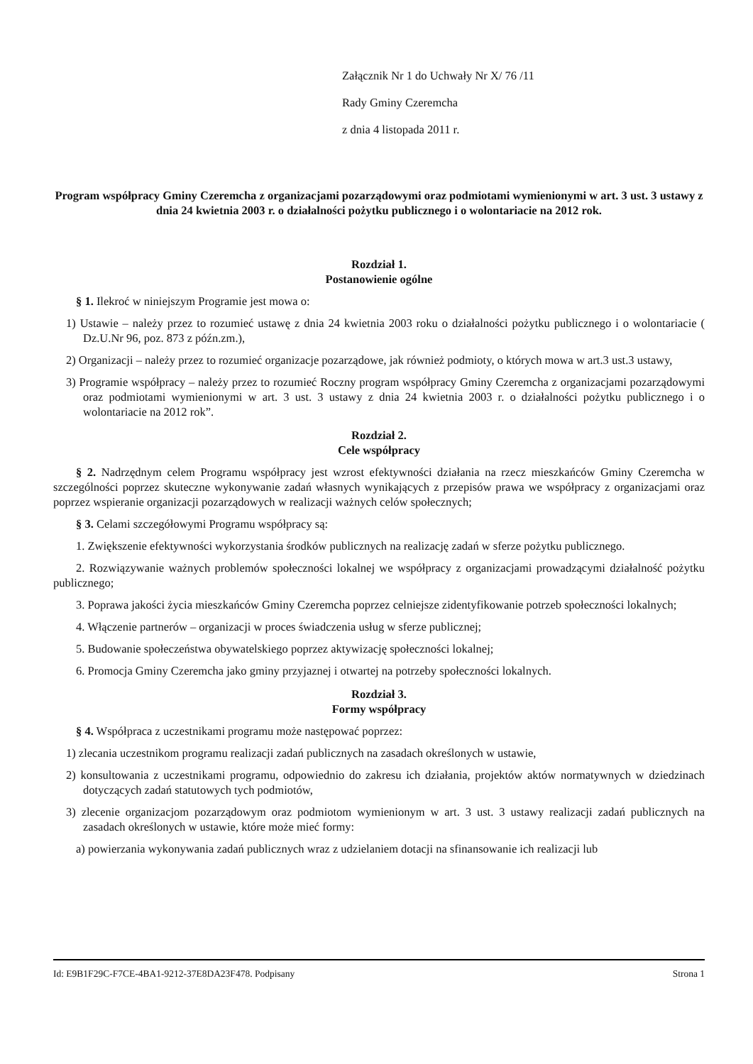Załącznik Nr 1 do Uchwały Nr X/ 76 /11
Rady Gminy Czeremcha
z dnia 4 listopada 2011 r.
Program współpracy Gminy Czeremcha z organizacjami pozarządowymi oraz podmiotami wymienionymi w art. 3 ust. 3 ustawy z dnia 24 kwietnia 2003 r. o działalności pożytku publicznego i o wolontariacie na 2012 rok.
Rozdział 1.
Postanowienie ogólne
§ 1. Ilekroć w niniejszym Programie jest mowa o:
1) Ustawie – należy przez to rozumieć ustawę z dnia 24 kwietnia 2003 roku o działalności pożytku publicznego i o wolontariacie ( Dz.U.Nr 96, poz. 873 z późn.zm.),
2) Organizacji – należy przez to rozumieć organizacje pozarządowe, jak również podmioty, o których mowa w art.3 ust.3 ustawy,
3) Programie współpracy – należy przez to rozumieć Roczny program współpracy Gminy Czeremcha z organizacjami pozarządowymi oraz podmiotami wymienionymi w art. 3 ust. 3 ustawy z dnia 24 kwietnia 2003 r. o działalności pożytku publicznego i o wolontariacie na 2012 rok”.
Rozdział 2.
Cele współpracy
§ 2. Nadrzędnym celem Programu współpracy jest wzrost efektywności działania na rzecz mieszkańców Gminy Czeremcha w szczególności poprzez skuteczne wykonywanie zadań własnych wynikających z przepisów prawa we współpracy z organizacjami oraz poprzez wspieranie organizacji pozarządowych w realizacji ważnych celów społecznych;
§ 3. Celami szczegółowymi Programu współpracy są:
1. Zwiększenie efektywności wykorzystania środków publicznych na realizację zadań w sferze pożytku publicznego.
2. Rozwiązywanie ważnych problemów społeczności lokalnej we współpracy z organizacjami prowadzącymi działalność pożytku publicznego;
3. Poprawa jakości życia mieszkańców Gminy Czeremcha poprzez celniejsze zidentyfikowanie potrzeb społeczności lokalnych;
4. Włączenie partnerów – organizacji w proces świadczenia usług w sferze publicznej;
5. Budowanie społeczeństwa obywatelskiego poprzez aktywizację społeczności lokalnej;
6. Promocja Gminy Czeremcha jako gminy przyjaznej i otwartej na potrzeby społeczności lokalnych.
Rozdział 3.
Formy współpracy
§ 4. Współpraca z uczestnikami programu może następować poprzez:
1) zlecania uczestnikom programu realizacji zadań publicznych na zasadach określonych w ustawie,
2) konsultowania z uczestnikami programu, odpowiednio do zakresu ich działania, projektów aktów normatywnych w dziedzinach dotyczących zadań statutowych tych podmiotów,
3) zlecenie organizacjom pozarządowym oraz podmiotom wymienionym w art. 3 ust. 3 ustawy realizacji zadań publicznych na zasadach określonych w ustawie, które może mieć formy:
a) powierzania wykonywania zadań publicznych wraz z udzielaniem dotacji na sfinansowanie ich realizacji lub
Id: E9B1F29C-F7CE-4BA1-9212-37E8DA23F478. Podpisany Strona 1